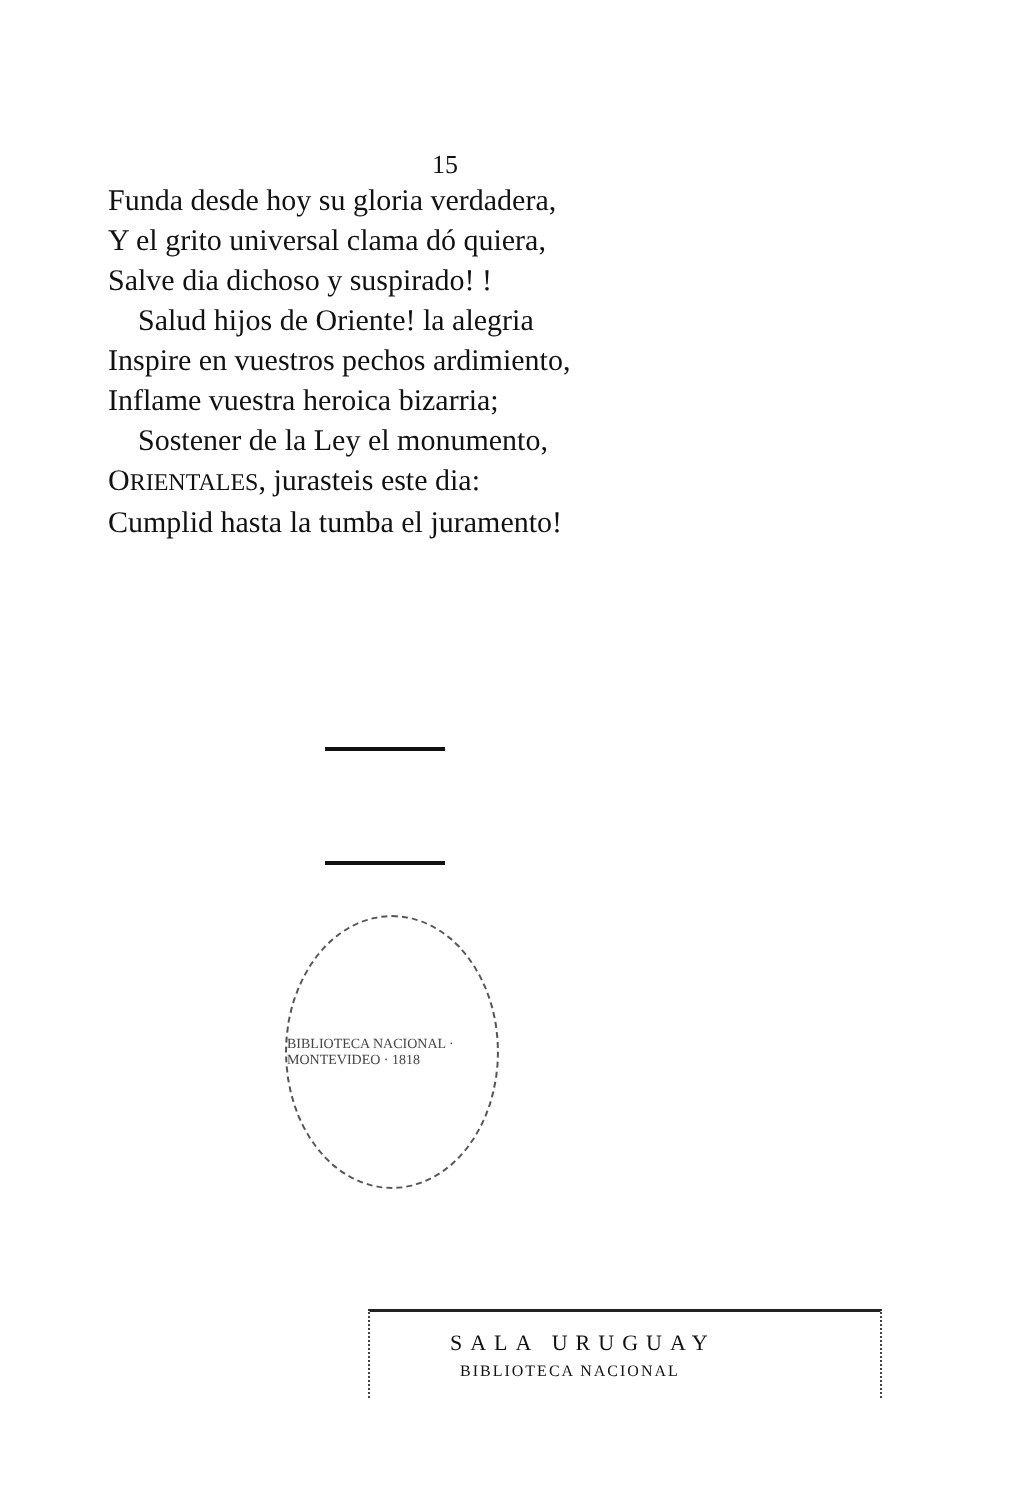15
Funda desde hoy su gloria verdadera,
Y el grito universal clama dó quiera,
Salve dia dichoso y suspirado! !
Salud hijos de Oriente! la alegria
Inspire en vuestros pechos ardimiento,
Inflame vuestra heroica bizarria;
Sostener de la Ley el monumento,
ORIENTALES, jurasteis este dia:
Cumplid hasta la tumba el juramento!
BIBLIOTECA NACIONAL · MONTEVIDEO · 1818
SALA URUGUAY
BIBLIOTECA NACIONAL